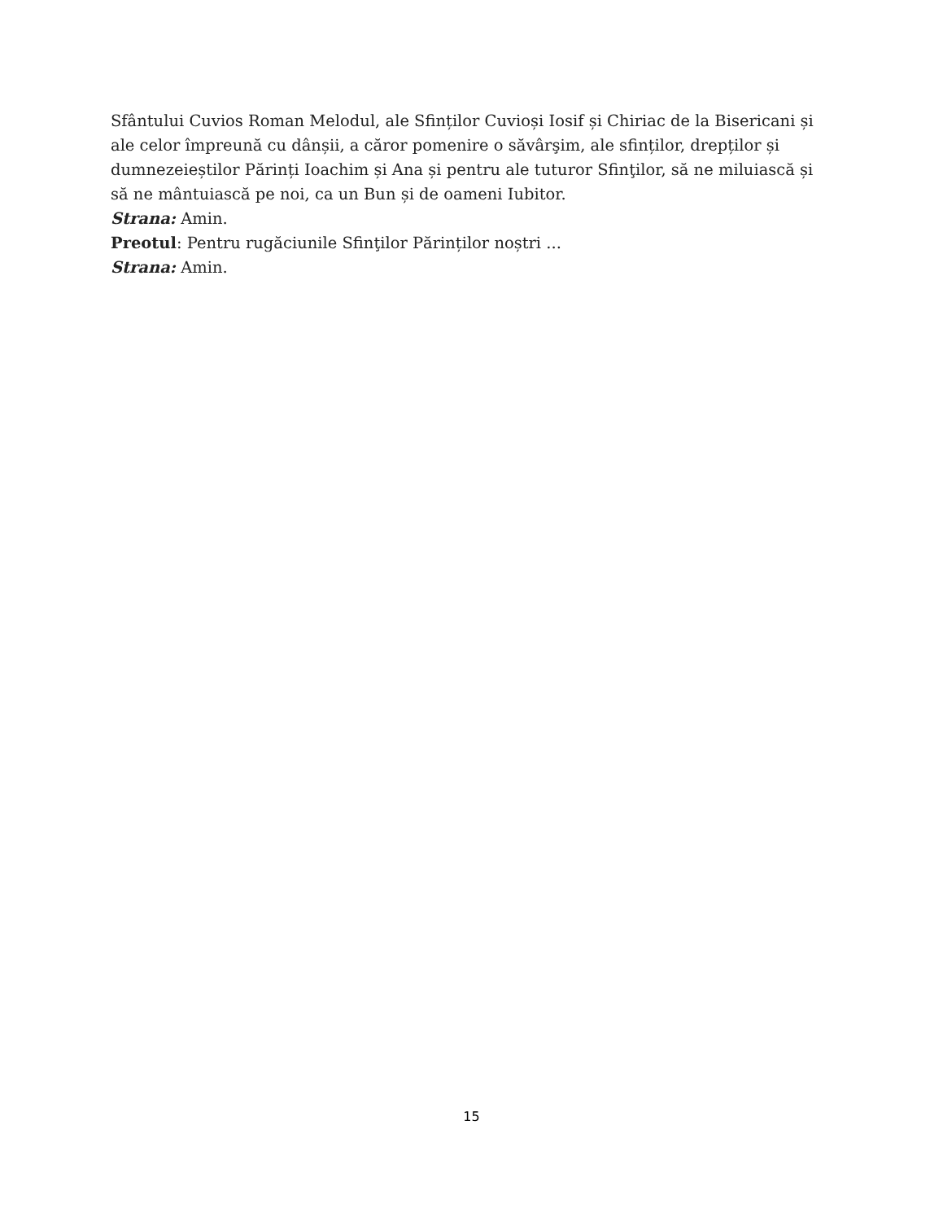Sfântului Cuvios Roman Melodul, ale Sfinților Cuvioși Iosif și Chiriac de la Bisericani și ale celor împreună cu dânșii, a căror pomenire o săvârşim, ale sfinților, drepților și dumnezeieștilor Părinți Ioachim și Ana și pentru ale tuturor Sfinţilor, să ne miluiască și să ne mântuiască pe noi, ca un Bun și de oameni Iubitor.
Strana: Amin.
Preotul: Pentru rugăciunile Sfinţilor Părinților noștri ...
Strana: Amin.
15